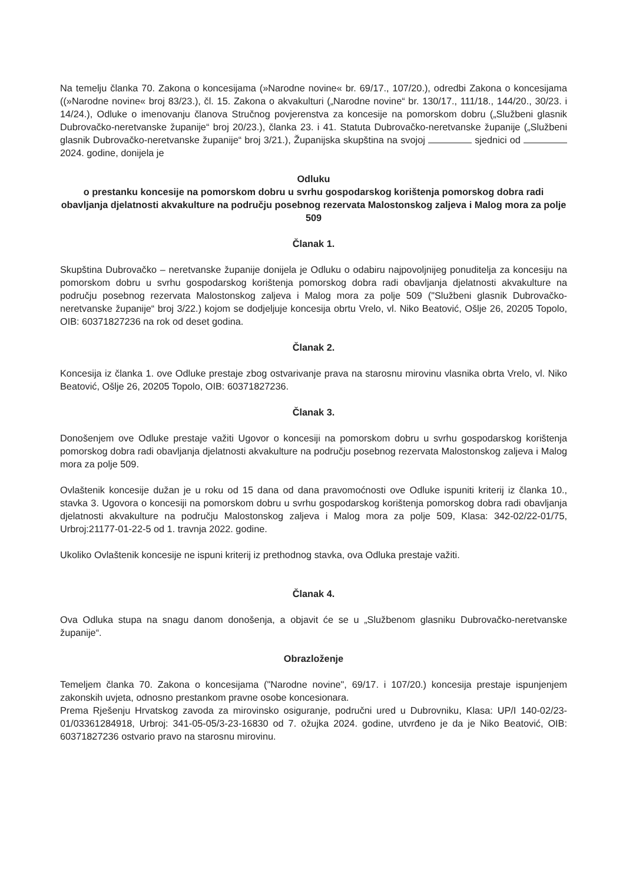Na temelju članka 70. Zakona o koncesijama (»Narodne novine« br. 69/17., 107/20.), odredbi Zakona o koncesijama ((»Narodne novine« broj 83/23.), čl. 15. Zakona o akvakulturi („Narodne novine“ br. 130/17., 111/18., 144/20., 30/23. i 14/24.), Odluke o imenovanju članova Stručnog povjerenstva za koncesije na pomorskom dobru („Službeni glasnik Dubrovačko-neretvanske županije“ broj 20/23.), članka 23. i 41. Statuta Dubrovačko-neretvanske županije („Službeni glasnik Dubrovačko-neretvanske županije“ broj 3/21.), Županijska skupština na svojoj sjednici od 2024. godine, donijela je
Odluku
o prestanku koncesije na pomorskom dobru u svrhu gospodarskog korištenja pomorskog dobra radi obavljanja djelatnosti akvakulture na području posebnog rezervata Malostonskog zaljeva i Malog mora za polje 509
Članak 1.
Skupština Dubrovačko – neretvanske županije donijela je Odluku o odabiru najpovoljnijeg ponuditelja za koncesiju na pomorskom dobru u svrhu gospodarskog korištenja pomorskog dobra radi obavljanja djelatnosti akvakulture na području posebnog rezervata Malostonskog zaljeva i Malog mora za polje 509 ("Službeni glasnik Dubrovačko-neretvanske županije“ broj 3/22.) kojom se dodjeljuje koncesija obrtu Vrelo, vl. Niko Beatović, Ošlje 26, 20205 Topolo, OIB: 60371827236 na rok od deset godina.
Članak 2.
Koncesija iz članka 1. ove Odluke prestaje zbog ostvarivanje prava na starosnu mirovinu vlasnika obrta Vrelo, vl. Niko Beatović, Ošlje 26, 20205 Topolo, OIB: 60371827236.
Članak 3.
Donošenjem ove Odluke prestaje važiti Ugovor o koncesiji na pomorskom dobru u svrhu gospodarskog korištenja pomorskog dobra radi obavljanja djelatnosti akvakulture na području posebnog rezervata Malostonskog zaljeva i Malog mora za polje 509.
Ovlaštenik koncesije dužan je u roku od 15 dana od dana pravomoćnosti ove Odluke ispuniti kriterij iz članka 10., stavka 3. Ugovora o koncesiji na pomorskom dobru u svrhu gospodarskog korištenja pomorskog dobra radi obavljanja djelatnosti akvakulture na području Malostonskog zaljeva i Malog mora za polje 509, Klasa: 342-02/22-01/75, Urbroj:21177-01-22-5 od 1. travnja 2022. godine.
Ukoliko Ovlaštenik koncesije ne ispuni kriterij iz prethodnog stavka, ova Odluka prestaje važiti.
Članak 4.
Ova Odluka stupa na snagu danom donošenja, a objavit će se u „Službenom glasniku Dubrovačko-neretvanske županije“.
Obrazloženje
Temeljem članka 70. Zakona o koncesijama ("Narodne novine", 69/17. i 107/20.) koncesija prestaje ispunjenjem zakonskih uvjeta, odnosno prestankom pravne osobe koncesionara.
Prema Rješenju Hrvatskog zavoda za mirovinsko osiguranje, područni ured u Dubrovniku, Klasa: UP/I 140-02/23-01/03361284918, Urbroj: 341-05-05/3-23-16830 od 7. ožujka 2024. godine, utvrđeno je da je Niko Beatović, OIB: 60371827236 ostvario pravo na starosnu mirovinu.